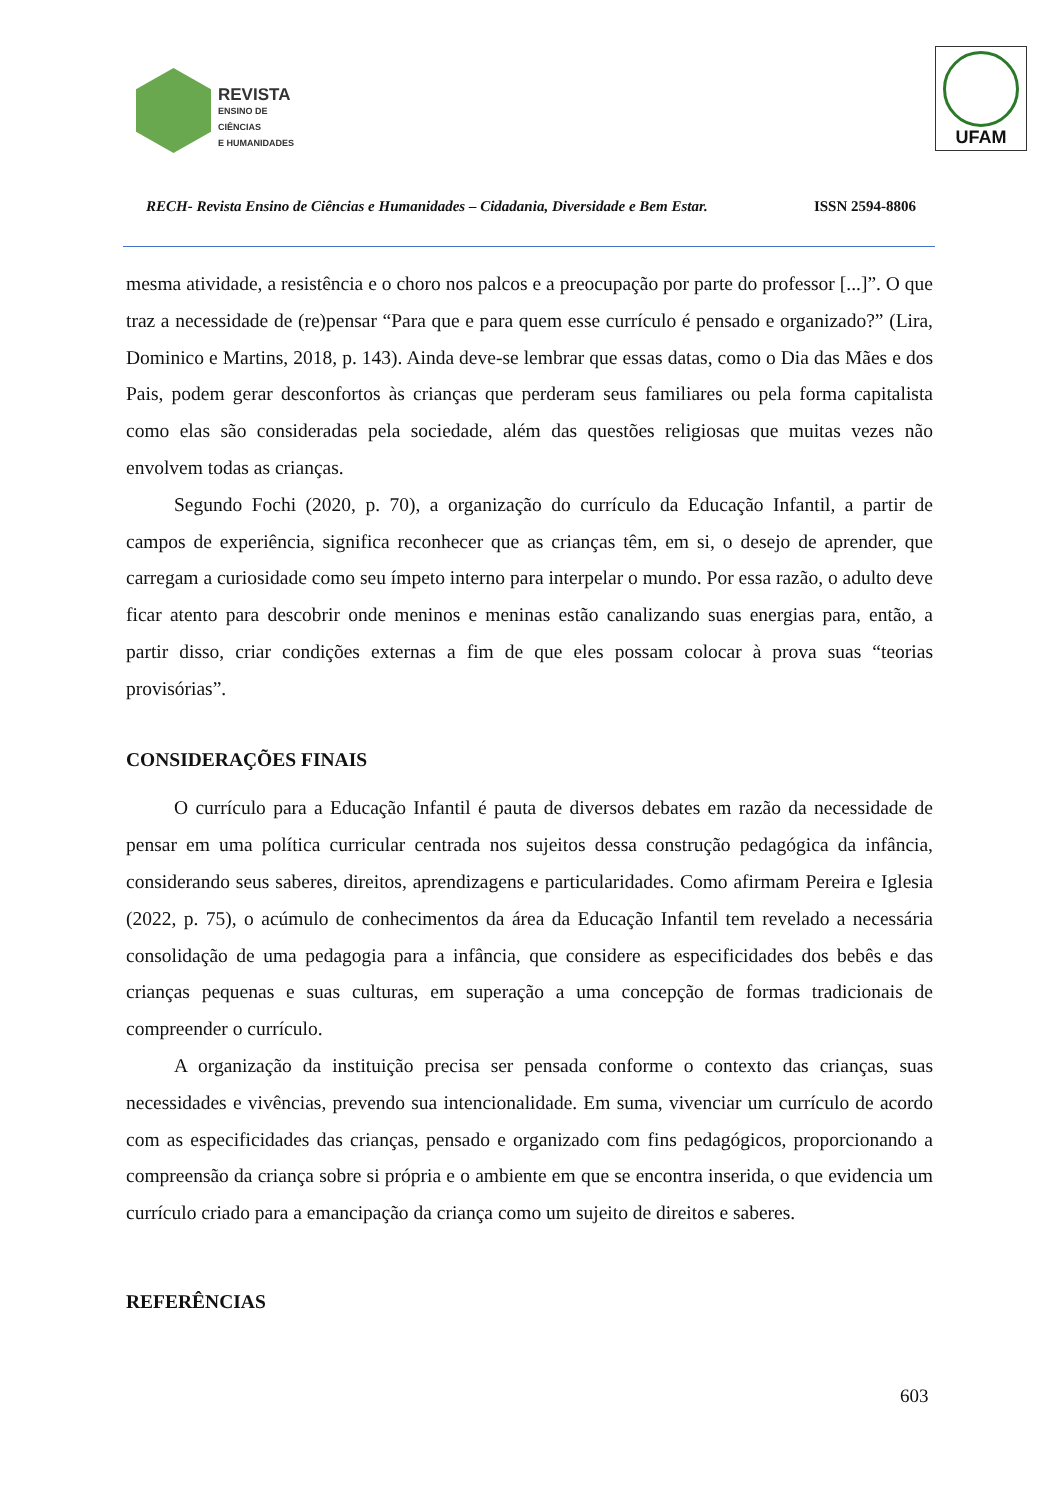REVISTA
ENSINO DE CIÊNCIAS
E HUMANIDADES
UFAM
RECH- Revista Ensino de Ciências e Humanidades – Cidadania, Diversidade e Bem Estar. ISSN 2594-8806
mesma atividade, a resistência e o choro nos palcos e a preocupação por parte do professor [...]”. O que traz a necessidade de (re)pensar “Para que e para quem esse currículo é pensado e organizado?” (Lira, Dominico e Martins, 2018, p. 143). Ainda deve-se lembrar que essas datas, como o Dia das Mães e dos Pais, podem gerar desconfortos às crianças que perderam seus familiares ou pela forma capitalista como elas são consideradas pela sociedade, além das questões religiosas que muitas vezes não envolvem todas as crianças.
Segundo Fochi (2020, p. 70), a organização do currículo da Educação Infantil, a partir de campos de experiência, significa reconhecer que as crianças têm, em si, o desejo de aprender, que carregam a curiosidade como seu ímpeto interno para interpelar o mundo. Por essa razão, o adulto deve ficar atento para descobrir onde meninos e meninas estão canalizando suas energias para, então, a partir disso, criar condições externas a fim de que eles possam colocar à prova suas “teorias provisórias”.
CONSIDERAÇÕES FINAIS
O currículo para a Educação Infantil é pauta de diversos debates em razão da necessidade de pensar em uma política curricular centrada nos sujeitos dessa construção pedagógica da infância, considerando seus saberes, direitos, aprendizagens e particularidades. Como afirmam Pereira e Iglesia (2022, p. 75), o acúmulo de conhecimentos da área da Educação Infantil tem revelado a necessária consolidação de uma pedagogia para a infância, que considere as especificidades dos bebês e das crianças pequenas e suas culturas, em superação a uma concepção de formas tradicionais de compreender o currículo.
A organização da instituição precisa ser pensada conforme o contexto das crianças, suas necessidades e vivências, prevendo sua intencionalidade. Em suma, vivenciar um currículo de acordo com as especificidades das crianças, pensado e organizado com fins pedagógicos, proporcionando a compreensão da criança sobre si própria e o ambiente em que se encontra inserida, o que evidencia um currículo criado para a emancipação da criança como um sujeito de direitos e saberes.
REFERÊNCIAS
603